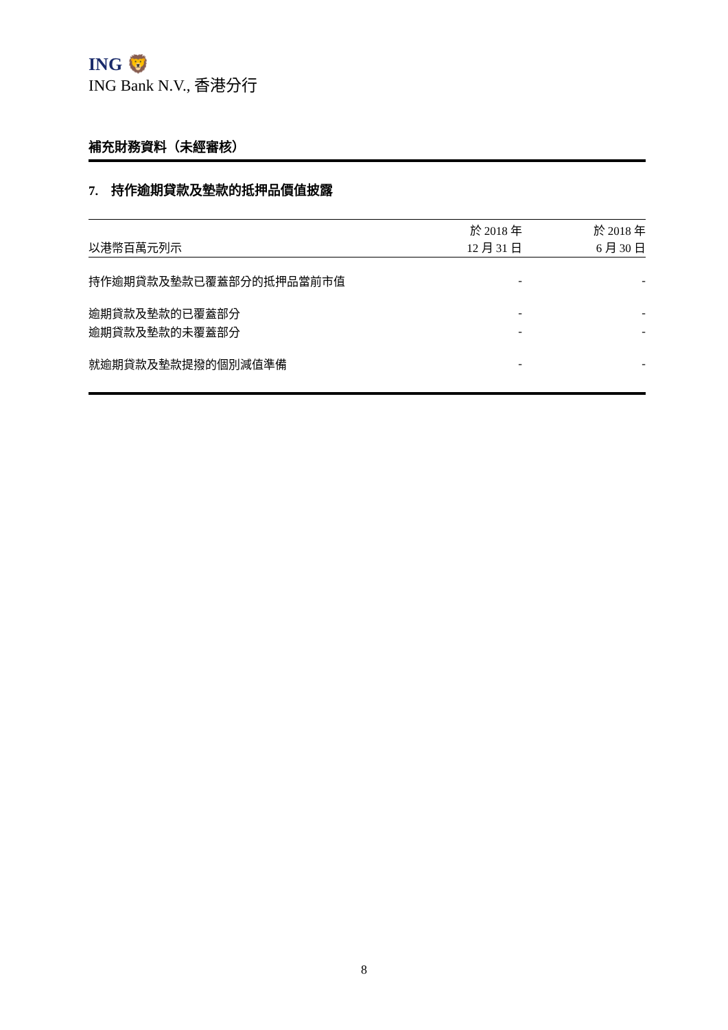ING 🦁
ING Bank N.V., 香港分行
補充財務資料（未經審核）
7. 持作逾期貸款及墊款的抵押品價值披露
| 以港幣百萬元列示 | 於 2018 年 12 月 31 日 | 於 2018 年 6 月 30 日 |
| --- | --- | --- |
| 持作逾期貸款及墊款已覆蓋部分的抵押品當前市值 | - | - |
| 逾期貸款及墊款的已覆蓋部分 | - | - |
| 逾期貸款及墊款的未覆蓋部分 | - | - |
| 就逾期貸款及墊款提撥的個別減值準備 | - | - |
8